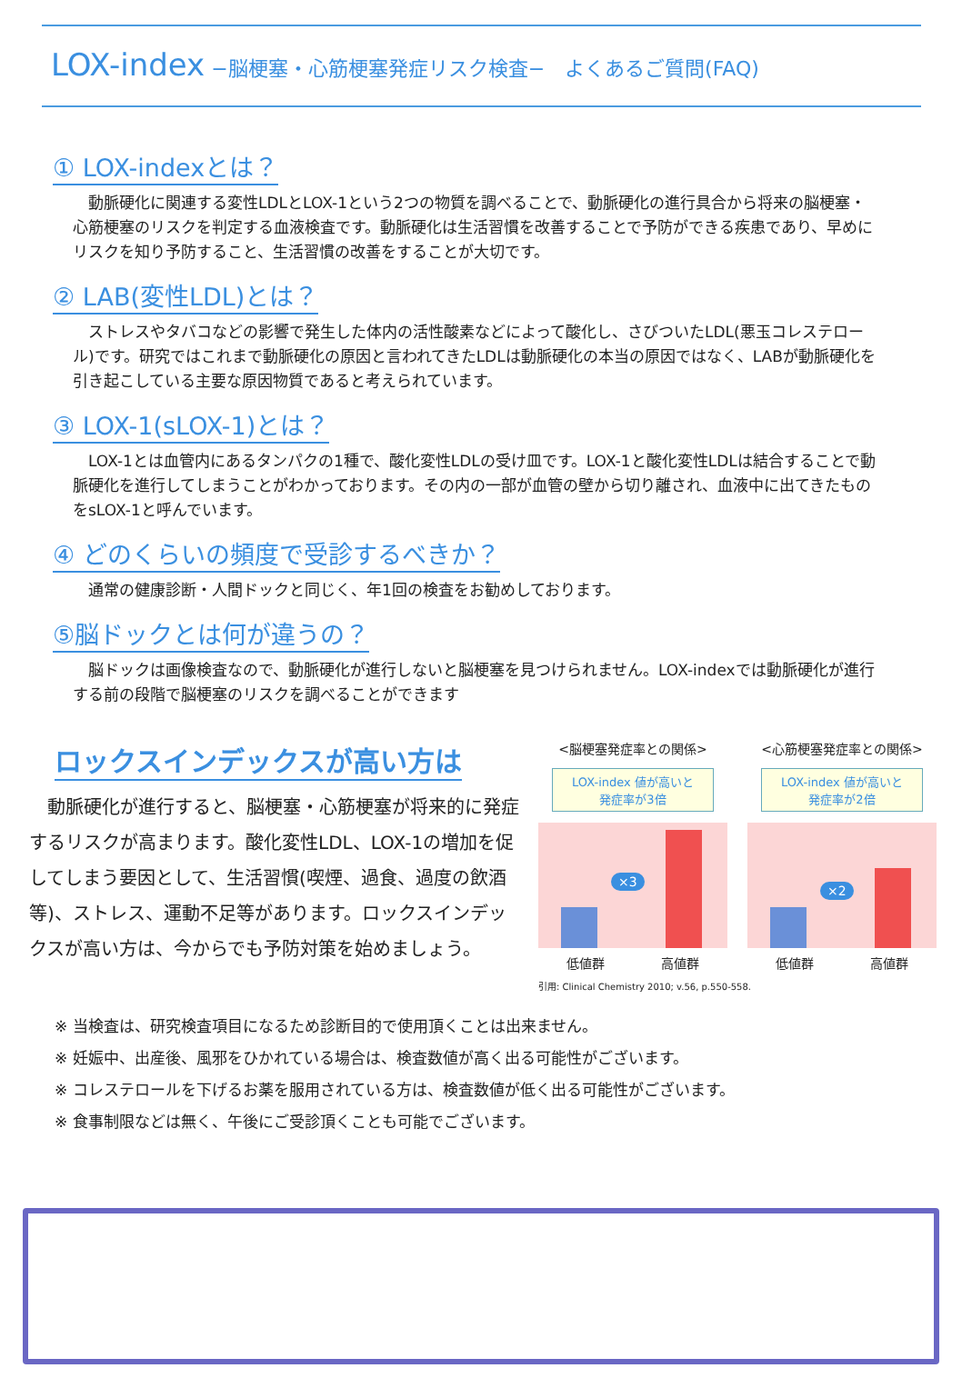LOX-index −脳梗塞・心筋梗塞発症リスク検査−　よくあるご質問(FAQ)
① LOX-indexとは？
　動脈硬化に関連する変性LDLとLOX-1という2つの物質を調べることで、動脈硬化の進行具合から将来の脳梗塞・心筋梗塞のリスクを判定する血液検査です。動脈硬化は生活習慣を改善することで予防ができる疾患であり、早めにリスクを知り予防すること、生活習慣の改善をすることが大切です。
② LAB(変性LDL)とは？
　ストレスやタバコなどの影響で発生した体内の活性酸素などによって酸化し、さびついたLDL(悪玉コレステロール)です。研究ではこれまで動脈硬化の原因と言われてきたLDLは動脈硬化の本当の原因ではなく、LABが動脈硬化を引き起こしている主要な原因物質であると考えられています。
③ LOX-1(sLOX-1)とは？
　LOX-1とは血管内にあるタンパクの1種で、酸化変性LDLの受け皿です。LOX-1と酸化変性LDLは結合することで動脈硬化を進行してしまうことがわかっております。その内の一部が血管の壁から切り離され、血液中に出てきたものをsLOX-1と呼んでいます。
④ どのくらいの頻度で受診するべきか？
　通常の健康診断・人間ドックと同じく、年1回の検査をお勧めしております。
⑤脳ドックとは何が違うの？
　脳ドックは画像検査なので、動脈硬化が進行しないと脳梗塞を見つけられません。LOX-indexでは動脈硬化が進行する前の段階で脳梗塞のリスクを調べることができます
ロックスインデックスが高い方は
　動脈硬化が進行すると、脳梗塞・心筋梗塞が将来的に発症するリスクが高まります。酸化変性LDL、LOX-1の増加を促してしまう要因として、生活習慣(喫煙、過食、過度の飲酒等)、ストレス、運動不足等があります。ロックスインデックスが高い方は、今からでも予防対策を始めましょう。
<脳梗塞発症率との関係>
LOX-index 値が高いと
発症率が3倍
×3
低値群 高値群
<心筋梗塞発症率との関係>
LOX-index 値が高いと
発症率が2倍
×2
低値群 高値群
引用: Clinical Chemistry 2010; v.56, p.550-558.
※ 当検査は、研究検査項目になるため診断目的で使用頂くことは出来ません。
※ 妊娠中、出産後、風邪をひかれている場合は、検査数値が高く出る可能性がございます。
※ コレステロールを下げるお薬を服用されている方は、検査数値が低く出る可能性がございます。
※ 食事制限などは無く、午後にご受診頂くことも可能でございます。